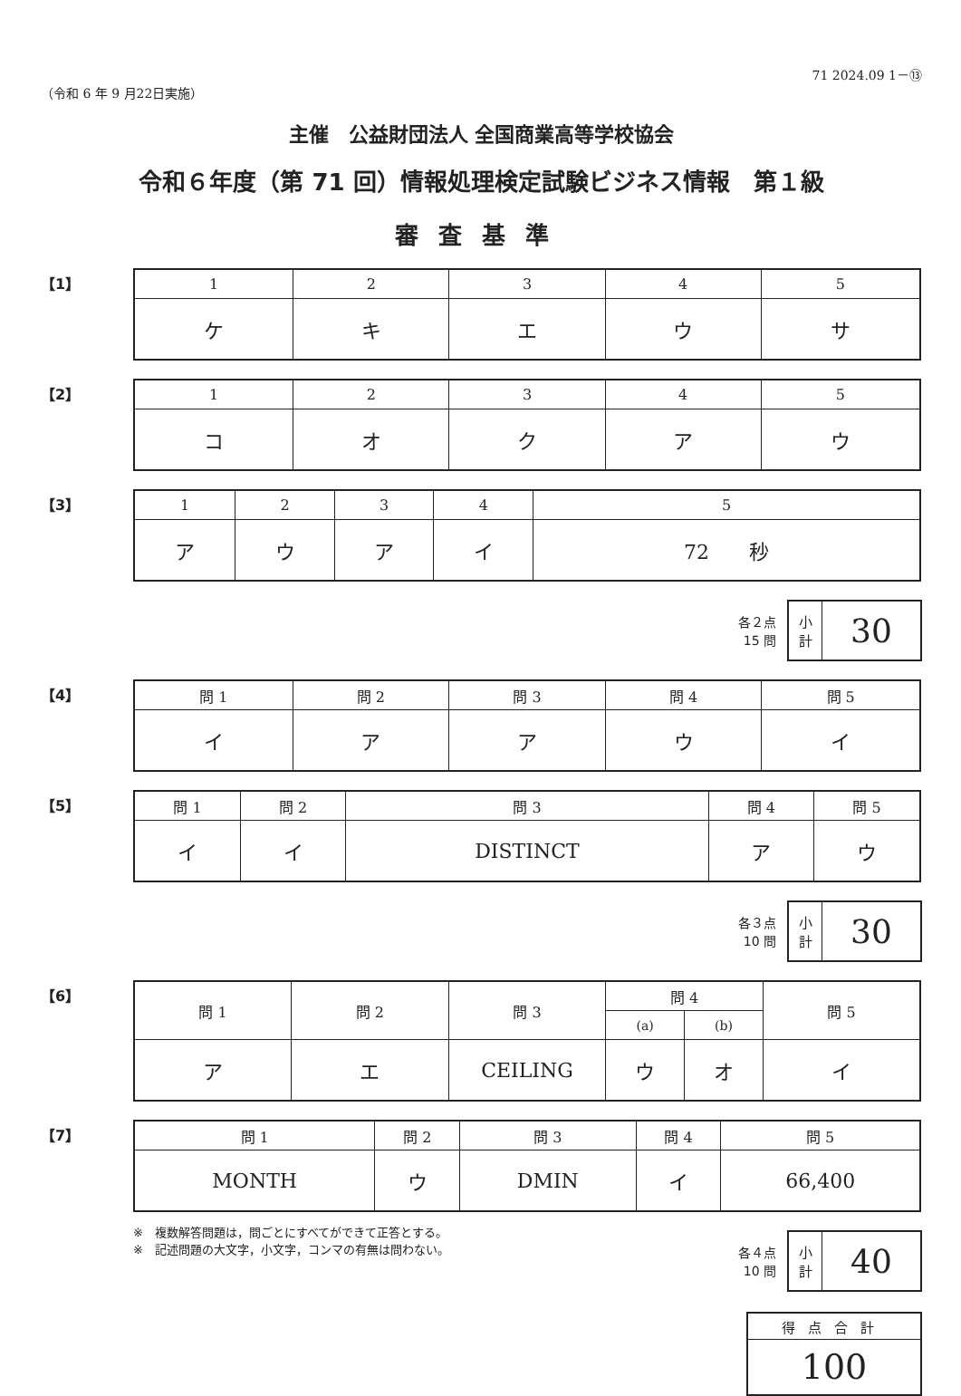（令和 6 年 9 月22日実施） 71 2024.09 1－⑬
主催　公益財団法人 全国商業高等学校協会
令和６年度（第 71 回）情報処理検定試験ビジネス情報　第１級
審査基準
【1】
| 1 | 2 | 3 | 4 | 5 |
| --- | --- | --- | --- | --- |
| ケ | キ | エ | ウ | サ |
【2】
| 1 | 2 | 3 | 4 | 5 |
| --- | --- | --- | --- | --- |
| コ | オ | ク | ア | ウ |
【3】
| 1 | 2 | 3 | 4 | 5 |
| --- | --- | --- | --- | --- |
| ア | ウ | ア | イ | 72 秒 |
各２点
15 問
| 小 計 | 30 |
【4】
| 問 1 | 問 2 | 問 3 | 問 4 | 問 5 |
| --- | --- | --- | --- | --- |
| イ | ア | ア | ウ | イ |
【5】
| 問 1 | 問 2 | 問 3 | 問 4 | 問 5 |
| --- | --- | --- | --- | --- |
| イ | イ | DISTINCT | ア | ウ |
各３点
10 問
| 小 計 | 30 |
【6】
| 問 1 | 問 2 | 問 3 | 問 4 | | 問 5 |
| --- | --- | --- | --- | --- | --- |
| | | | (a) | (b) | |
| ア | エ | CEILING | ウ | オ | イ |
【7】
| 問 1 | 問 2 | 問 3 | 問 4 | 問 5 |
| --- | --- | --- | --- | --- |
| MONTH | ウ | DMIN | イ | 66,400 |
※　複数解答問題は，問ごとにすべてができて正答とする。
※　記述問題の大文字，小文字，コンマの有無は問わない。
各４点
10 問
| 小 計 | 40 |
| 得点合計 |
| 100 |